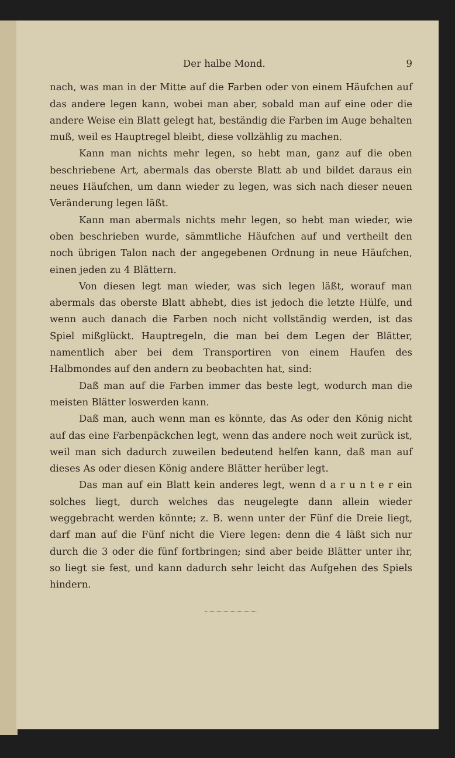Der halbe Mond. 9
nach, was man in der Mitte auf die Farben oder von einem Häufchen auf das andere legen kann, wobei man aber, sobald man auf eine oder die andere Weise ein Blatt gelegt hat, beständig die Farben im Auge behalten muß, weil es Hauptregel bleibt, diese vollzählig zu machen.
Kann man nichts mehr legen, so hebt man, ganz auf die oben beschriebene Art, abermals das oberste Blatt ab und bildet daraus ein neues Häufchen, um dann wieder zu legen, was sich nach dieser neuen Veränderung legen läßt.
Kann man abermals nichts mehr legen, so hebt man wieder, wie oben beschrieben wurde, sämmtliche Häufchen auf und vertheilt den noch übrigen Talon nach der angegebenen Ordnung in neue Häufchen, einen jeden zu 4 Blättern.
Von diesen legt man wieder, was sich legen läßt, worauf man abermals das oberste Blatt abhebt, dies ist jedoch die letzte Hülfe, und wenn auch danach die Farben noch nicht vollständig werden, ist das Spiel mißglückt. Hauptregeln, die man bei dem Legen der Blätter, namentlich aber bei dem Transportiren von einem Haufen des Halbmondes auf den andern zu beobachten hat, sind:
Daß man auf die Farben immer das beste legt, wodurch man die meisten Blätter loswerden kann.
Daß man, auch wenn man es könnte, das As oder den König nicht auf das eine Farbenpäckchen legt, wenn das andere noch weit zurück ist, weil man sich dadurch zuweilen bedeutend helfen kann, daß man auf dieses As oder diesen König andere Blätter herüber legt.
Das man auf ein Blatt kein anderes legt, wenn d a r u n t e r ein solches liegt, durch welches das neugelegte dann allein wieder weggebracht werden könnte; z. B. wenn unter der Fünf die Dreie liegt, darf man auf die Fünf nicht die Viere legen: denn die 4 läßt sich nur durch die 3 oder die fünf fortbringen; sind aber beide Blätter unter ihr, so liegt sie fest, und kann dadurch sehr leicht das Aufgehen des Spiels hindern.